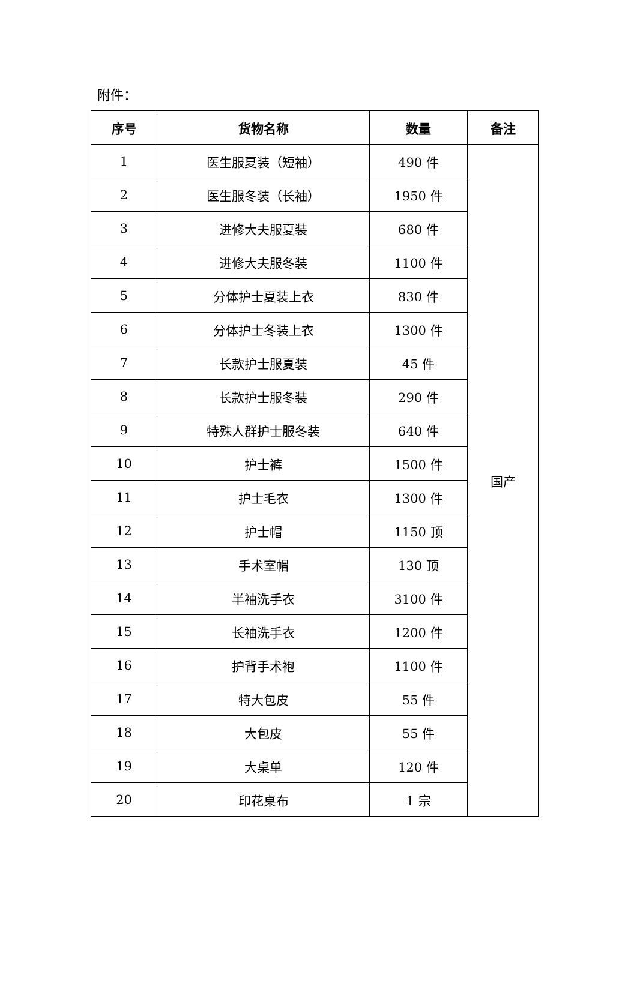附件：
| 序号 | 货物名称 | 数量 | 备注 |
| --- | --- | --- | --- |
| 1 | 医生服夏装（短袖） | 490 件 | 国产 |
| 2 | 医生服冬装（长袖） | 1950 件 | |
| 3 | 进修大夫服夏装 | 680 件 | |
| 4 | 进修大夫服冬装 | 1100 件 | |
| 5 | 分体护士夏装上衣 | 830 件 | |
| 6 | 分体护士冬装上衣 | 1300 件 | |
| 7 | 长款护士服夏装 | 45 件 | |
| 8 | 长款护士服冬装 | 290 件 | |
| 9 | 特殊人群护士服冬装 | 640 件 | |
| 10 | 护士裤 | 1500 件 | |
| 11 | 护士毛衣 | 1300 件 | |
| 12 | 护士帽 | 1150 顶 | |
| 13 | 手术室帽 | 130 顶 | |
| 14 | 半袖洗手衣 | 3100 件 | |
| 15 | 长袖洗手衣 | 1200 件 | |
| 16 | 护背手术袍 | 1100 件 | |
| 17 | 特大包皮 | 55 件 | |
| 18 | 大包皮 | 55 件 | |
| 19 | 大桌单 | 120 件 | |
| 20 | 印花桌布 | 1 宗 | |